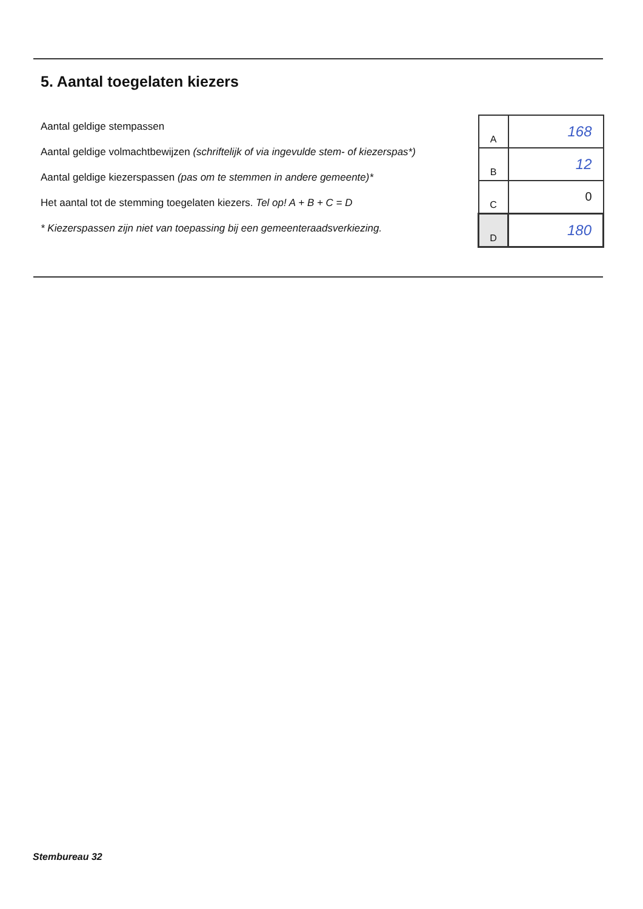5. Aantal toegelaten kiezers
Aantal geldige stempassen
Aantal geldige volmachtbewijzen (schriftelijk of via ingevulde stem- of kiezerspas*)
Aantal geldige kiezerspassen (pas om te stemmen in andere gemeente)*
Het aantal tot de stemming toegelaten kiezers. Tel op! A + B + C = D
* Kiezerspassen zijn niet van toepassing bij een gemeenteraadsverkiezing.
| A | 168 |
| B | 12 |
| C | 0 |
| D | 180 |
Stembureau 32